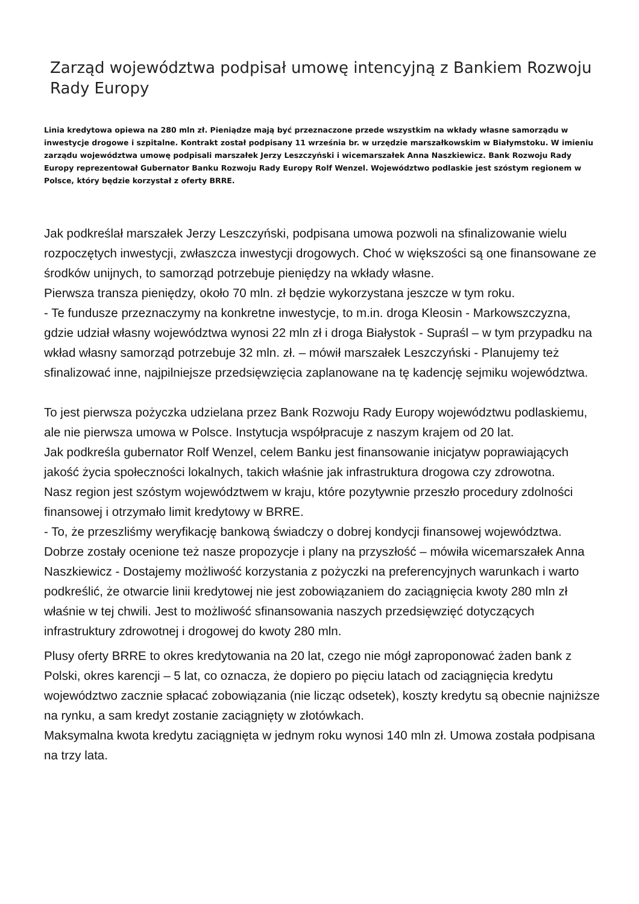Zarząd województwa podpisał umowę intencyjną z Bankiem Rozwoju Rady Europy
Linia kredytowa opiewa na 280 mln zł. Pieniądze mają być przeznaczone przede wszystkim na wkłady własne samorządu w inwestycje drogowe i szpitalne. Kontrakt został podpisany 11 września br. w urzędzie marszałkowskim w Białymstoku. W imieniu zarządu województwa umowę podpisali marszałek Jerzy Leszczyński i wicemarszałek Anna Naszkiewicz. Bank Rozwoju Rady Europy reprezentował Gubernator Banku Rozwoju Rady Europy Rolf Wenzel. Województwo podlaskie jest szóstym regionem w Polsce, który będzie korzystał z oferty BRRE.
Jak podkreślał marszałek Jerzy Leszczyński, podpisana umowa pozwoli na sfinalizowanie wielu rozpoczętych inwestycji, zwłaszcza inwestycji drogowych. Choć w większości są one finansowane ze środków unijnych, to samorząd potrzebuje pieniędzy na wkłady własne.
Pierwsza transza pieniędzy, około 70 mln. zł będzie wykorzystana jeszcze w tym roku.
- Te fundusze przeznaczymy na konkretne inwestycje, to m.in. droga Kleosin - Markowszczyzna, gdzie udział własny województwa wynosi 22 mln zł i droga Białystok - Supraśl – w tym przypadku na wkład własny samorząd potrzebuje 32 mln. zł. – mówił marszałek Leszczyński - Planujemy też sfinalizować inne, najpilniejsze przedsięwzięcia zaplanowane na tę kadencję sejmiku województwa.
To jest pierwsza pożyczka udzielana przez Bank Rozwoju Rady Europy województwu podlaskiemu, ale nie pierwsza umowa w Polsce. Instytucja współpracuje z naszym krajem od 20 lat.
Jak podkreśla gubernator Rolf Wenzel, celem Banku jest finansowanie inicjatyw poprawiających jakość życia społeczności lokalnych, takich właśnie jak infrastruktura drogowa czy zdrowotna.
Nasz region jest szóstym województwem w kraju, które pozytywnie przeszło procedury zdolności finansowej i otrzymało limit kredytowy w BRRE.
- To, że przeszliśmy weryfikację bankową świadczy o dobrej kondycji finansowej województwa. Dobrze zostały ocenione też nasze propozycje i plany na przyszłość – mówiła wicemarszałek Anna Naszkiewicz - Dostajemy możliwość korzystania z pożyczki na preferencyjnych warunkach i warto podkreślić, że otwarcie linii kredytowej nie jest zobowiązaniem do zaciągnięcia kwoty 280 mln zł właśnie w tej chwili. Jest to możliwość sfinansowania naszych przedsięwzięć dotyczących infrastruktury zdrowotnej i drogowej do kwoty 280 mln.
Plusy oferty BRRE to okres kredytowania na 20 lat, czego nie mógł zaproponować żaden bank z Polski, okres karencji – 5 lat, co oznacza, że dopiero po pięciu latach od zaciągnięcia kredytu województwo zacznie spłacać zobowiązania (nie licząc odsetek), koszty kredytu są obecnie najniższe na rynku, a sam kredyt zostanie zaciągnięty w złotówkach.
Maksymalna kwota kredytu zaciągnięta w jednym roku wynosi 140 mln zł. Umowa została podpisana na trzy lata.